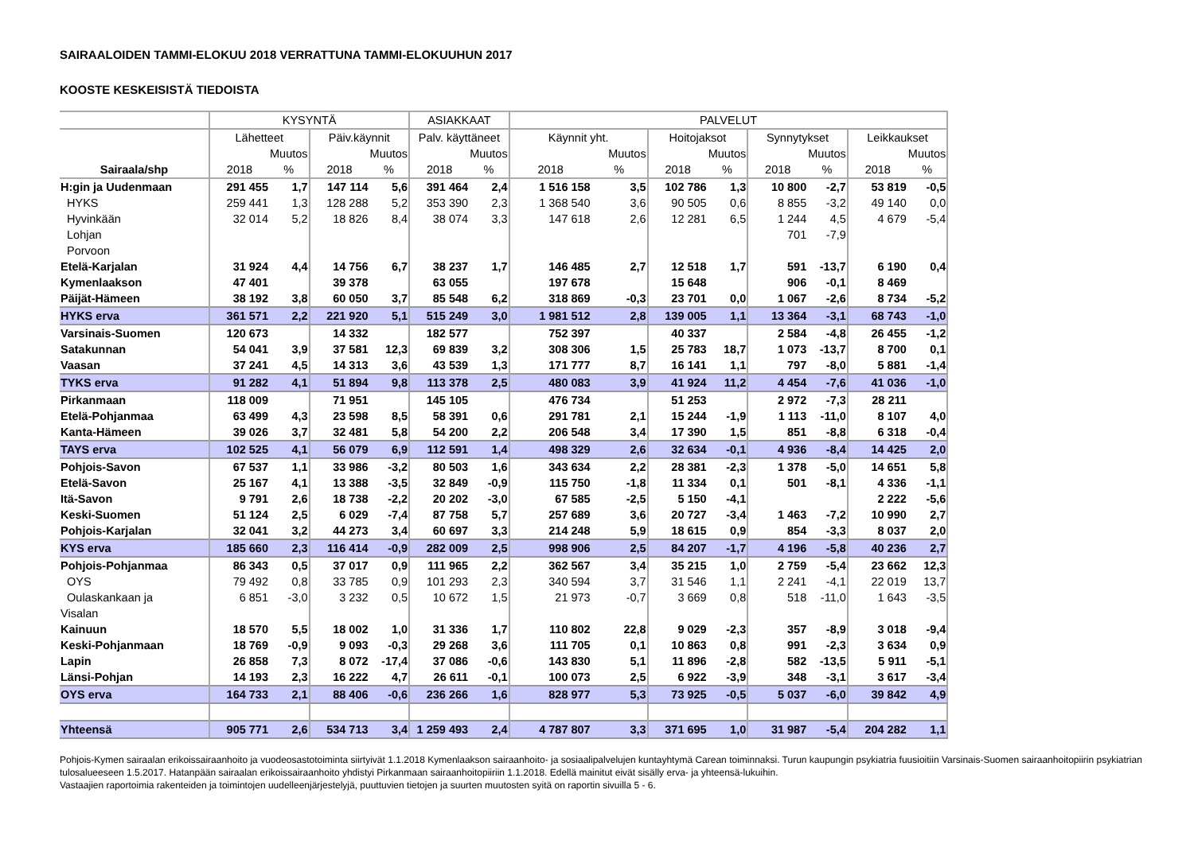SAIRAALOIDEN TAMMI-ELOKUU 2018 VERRATTUNA TAMMI-ELOKUUHUN 2017
KOOSTE KESKEISISTÄ TIEDOISTA
| | KYSYNTÄ | | | | ASIAKKAAT | | PALVELUT | | | | | | | |
| | Lähetteet | | Päiv.käynnit | | Palv. käyttäneet | | Käynnit yht. | | Hoitojaksot | | Synnytykset | | Leikkaukset | |
| | | Muutos | | Muutos | | Muutos | | Muutos | | Muutos | | Muutos | | Muutos |
| Sairaala/shp | 2018 | % | 2018 | % | 2018 | % | 2018 | % | 2018 | % | 2018 | % | 2018 | % |
| H:gin ja Uudenmaan | 291 455 | 1,7 | 147 114 | 5,6 | 391 464 | 2,4 | 1 516 158 | 3,5 | 102 786 | 1,3 | 10 800 | -2,7 | 53 819 | -0,5 |
| HYKS | 259 441 | 1,3 | 128 288 | 5,2 | 353 390 | 2,3 | 1 368 540 | 3,6 | 90 505 | 0,6 | 8 855 | -3,2 | 49 140 | 0,0 |
| Hyvinkään | 32 014 | 5,2 | 18 826 | 8,4 | 38 074 | 3,3 | 147 618 | 2,6 | 12 281 | 6,5 | 1 244 | 4,5 | 4 679 | -5,4 |
| Lohjan | | | | | | | | | | | 701 | -7,9 | | |
| Porvoon | | | | | | | | | | | | | | |
| Etelä-Karjalan | 31 924 | 4,4 | 14 756 | 6,7 | 38 237 | 1,7 | 146 485 | 2,7 | 12 518 | 1,7 | 591 | -13,7 | 6 190 | 0,4 |
| Kymenlaakson | 47 401 | | 39 378 | | 63 055 | | 197 678 | | 15 648 | | 906 | -0,1 | 8 469 | |
| Päijät-Hämeen | 38 192 | 3,8 | 60 050 | 3,7 | 85 548 | 6,2 | 318 869 | -0,3 | 23 701 | 0,0 | 1 067 | -2,6 | 8 734 | -5,2 |
| HYKS erva | 361 571 | 2,2 | 221 920 | 5,1 | 515 249 | 3,0 | 1 981 512 | 2,8 | 139 005 | 1,1 | 13 364 | -3,1 | 68 743 | -1,0 |
| Varsinais-Suomen | 120 673 | | 14 332 | | 182 577 | | 752 397 | | 40 337 | | 2 584 | -4,8 | 26 455 | -1,2 |
| Satakunnan | 54 041 | 3,9 | 37 581 | 12,3 | 69 839 | 3,2 | 308 306 | 1,5 | 25 783 | 18,7 | 1 073 | -13,7 | 8 700 | 0,1 |
| Vaasan | 37 241 | 4,5 | 14 313 | 3,6 | 43 539 | 1,3 | 171 777 | 8,7 | 16 141 | 1,1 | 797 | -8,0 | 5 881 | -1,4 |
| TYKS erva | 91 282 | 4,1 | 51 894 | 9,8 | 113 378 | 2,5 | 480 083 | 3,9 | 41 924 | 11,2 | 4 454 | -7,6 | 41 036 | -1,0 |
| Pirkanmaan | 118 009 | | 71 951 | | 145 105 | | 476 734 | | 51 253 | | 2 972 | -7,3 | 28 211 | |
| Etelä-Pohjanmaa | 63 499 | 4,3 | 23 598 | 8,5 | 58 391 | 0,6 | 291 781 | 2,1 | 15 244 | -1,9 | 1 113 | -11,0 | 8 107 | 4,0 |
| Kanta-Hämeen | 39 026 | 3,7 | 32 481 | 5,8 | 54 200 | 2,2 | 206 548 | 3,4 | 17 390 | 1,5 | 851 | -8,8 | 6 318 | -0,4 |
| TAYS erva | 102 525 | 4,1 | 56 079 | 6,9 | 112 591 | 1,4 | 498 329 | 2,6 | 32 634 | -0,1 | 4 936 | -8,4 | 14 425 | 2,0 |
| Pohjois-Savon | 67 537 | 1,1 | 33 986 | -3,2 | 80 503 | 1,6 | 343 634 | 2,2 | 28 381 | -2,3 | 1 378 | -5,0 | 14 651 | 5,8 |
| Etelä-Savon | 25 167 | 4,1 | 13 388 | -3,5 | 32 849 | -0,9 | 115 750 | -1,8 | 11 334 | 0,1 | 501 | -8,1 | 4 336 | -1,1 |
| Itä-Savon | 9 791 | 2,6 | 18 738 | -2,2 | 20 202 | -3,0 | 67 585 | -2,5 | 5 150 | -4,1 | | | 2 222 | -5,6 |
| Keski-Suomen | 51 124 | 2,5 | 6 029 | -7,4 | 87 758 | 5,7 | 257 689 | 3,6 | 20 727 | -3,4 | 1 463 | -7,2 | 10 990 | 2,7 |
| Pohjois-Karjalan | 32 041 | 3,2 | 44 273 | 3,4 | 60 697 | 3,3 | 214 248 | 5,9 | 18 615 | 0,9 | 854 | -3,3 | 8 037 | 2,0 |
| KYS erva | 185 660 | 2,3 | 116 414 | -0,9 | 282 009 | 2,5 | 998 906 | 2,5 | 84 207 | -1,7 | 4 196 | -5,8 | 40 236 | 2,7 |
| Pohjois-Pohjanmaa | 86 343 | 0,5 | 37 017 | 0,9 | 111 965 | 2,2 | 362 567 | 3,4 | 35 215 | 1,0 | 2 759 | -5,4 | 23 662 | 12,3 |
| OYS | 79 492 | 0,8 | 33 785 | 0,9 | 101 293 | 2,3 | 340 594 | 3,7 | 31 546 | 1,1 | 2 241 | -4,1 | 22 019 | 13,7 |
| Oulaskankaan ja | 6 851 | -3,0 | 3 232 | 0,5 | 10 672 | 1,5 | 21 973 | -0,7 | 3 669 | 0,8 | 518 | -11,0 | 1 643 | -3,5 |
| Visalan | | | | | | | | | | | | | | |
| Kainuun | 18 570 | 5,5 | 18 002 | 1,0 | 31 336 | 1,7 | 110 802 | 22,8 | 9 029 | -2,3 | 357 | -8,9 | 3 018 | -9,4 |
| Keski-Pohjanmaan | 18 769 | -0,9 | 9 093 | -0,3 | 29 268 | 3,6 | 111 705 | 0,1 | 10 863 | 0,8 | 991 | -2,3 | 3 634 | 0,9 |
| Lapin | 26 858 | 7,3 | 8 072 | -17,4 | 37 086 | -0,6 | 143 830 | 5,1 | 11 896 | -2,8 | 582 | -13,5 | 5 911 | -5,1 |
| Länsi-Pohjan | 14 193 | 2,3 | 16 222 | 4,7 | 26 611 | -0,1 | 100 073 | 2,5 | 6 922 | -3,9 | 348 | -3,1 | 3 617 | -3,4 |
| OYS erva | 164 733 | 2,1 | 88 406 | -0,6 | 236 266 | 1,6 | 828 977 | 5,3 | 73 925 | -0,5 | 5 037 | -6,0 | 39 842 | 4,9 |
| Yhteensä | 905 771 | 2,6 | 534 713 | 3,4 | 1 259 493 | 2,4 | 4 787 807 | 3,3 | 371 695 | 1,0 | 31 987 | -5,4 | 204 282 | 1,1 |
Pohjois-Kymen sairaalan erikoissairaanhoito ja vuodeosastotoiminta siirtyivät 1.1.2018 Kymenlaakson sairaanhoito- ja sosiaalipalvelujen kuntayhtymä Carean toiminnaksi. Turun kaupungin psykiatria fuusioitiin Varsinais-Suomen sairaanhoitopiirin psykiatrian tulosalueeseen 1.5.2017. Hatanpään sairaalan erikoissairaanhoito yhdistyi Pirkanmaan sairaanhoitopiiriin 1.1.2018. Edellä mainitut eivät sisälly erva- ja yhteensä-lukuihin.
Vastaajien raportoimia rakenteiden ja toimintojen uudelleenjärjestelyjä, puuttuvien tietojen ja suurten muutosten syitä on raportin sivuilla 5 - 6.